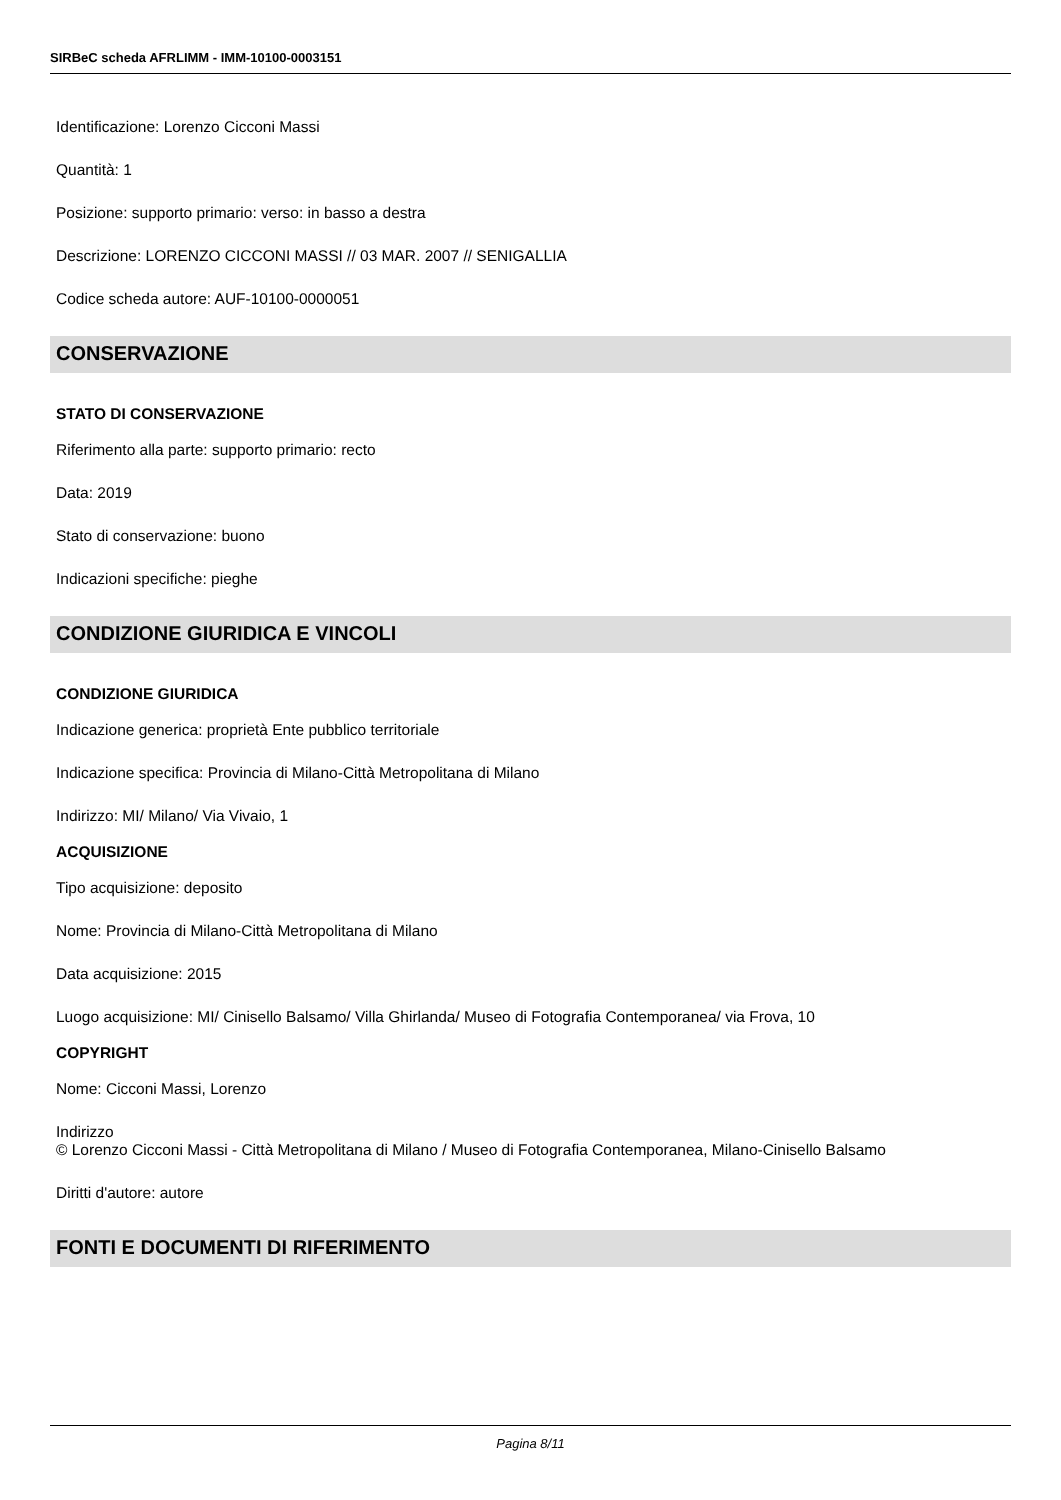SIRBeC scheda AFRLIMM - IMM-10100-0003151
Identificazione: Lorenzo Cicconi Massi
Quantità: 1
Posizione: supporto primario: verso: in basso a destra
Descrizione: LORENZO CICCONI MASSI // 03 MAR. 2007 // SENIGALLIA
Codice scheda autore: AUF-10100-0000051
CONSERVAZIONE
STATO DI CONSERVAZIONE
Riferimento alla parte: supporto primario: recto
Data: 2019
Stato di conservazione: buono
Indicazioni specifiche: pieghe
CONDIZIONE GIURIDICA E VINCOLI
CONDIZIONE GIURIDICA
Indicazione generica: proprietà Ente pubblico territoriale
Indicazione specifica: Provincia di Milano-Città Metropolitana di Milano
Indirizzo: MI/ Milano/ Via Vivaio, 1
ACQUISIZIONE
Tipo acquisizione: deposito
Nome: Provincia di Milano-Città Metropolitana di Milano
Data acquisizione: 2015
Luogo acquisizione: MI/ Cinisello Balsamo/ Villa Ghirlanda/ Museo di Fotografia Contemporanea/ via Frova, 10
COPYRIGHT
Nome: Cicconi Massi, Lorenzo
Indirizzo
© Lorenzo Cicconi Massi - Città Metropolitana di Milano / Museo di Fotografia Contemporanea, Milano-Cinisello Balsamo
Diritti d'autore: autore
FONTI E DOCUMENTI DI RIFERIMENTO
Pagina 8/11